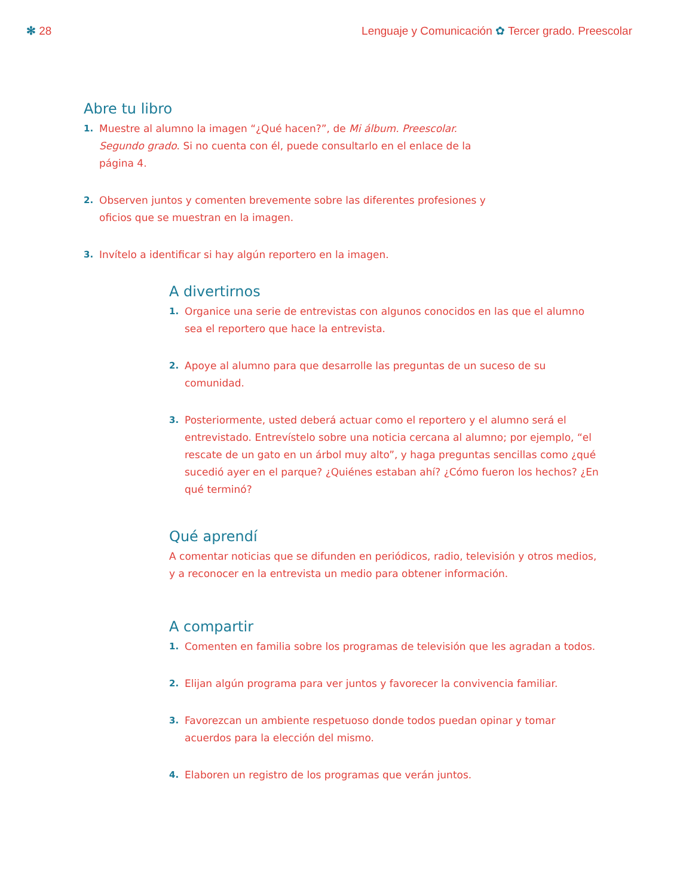✻ 28 Lenguaje y Comunicación ✿ Tercer grado. Preescolar
Abre tu libro
1. Muestre al alumno la imagen “¿Qué hacen?”, de Mi álbum. Preescolar. Segundo grado. Si no cuenta con él, puede consultarlo en el enlace de la página 4.
2. Observen juntos y comenten brevemente sobre las diferentes profesiones y oficios que se muestran en la imagen.
3. Invítelo a identificar si hay algún reportero en la imagen.
A divertirnos
1. Organice una serie de entrevistas con algunos conocidos en las que el alumno sea el reportero que hace la entrevista.
2. Apoye al alumno para que desarrolle las preguntas de un suceso de su comunidad.
3. Posteriormente, usted deberá actuar como el reportero y el alumno será el entrevistado. Entrevístelo sobre una noticia cercana al alumno; por ejemplo, “el rescate de un gato en un árbol muy alto”, y haga preguntas sencillas como ¿qué sucedió ayer en el parque? ¿Quiénes estaban ahí? ¿Cómo fueron los hechos? ¿En qué terminó?
Qué aprendí
A comentar noticias que se difunden en periódicos, radio, televisión y otros medios, y a reconocer en la entrevista un medio para obtener información.
A compartir
1. Comenten en familia sobre los programas de televisión que les agradan a todos.
2. Elijan algún programa para ver juntos y favorecer la convivencia familiar.
3. Favorezcan un ambiente respetuoso donde todos puedan opinar y tomar acuerdos para la elección del mismo.
4. Elaboren un registro de los programas que verán juntos.